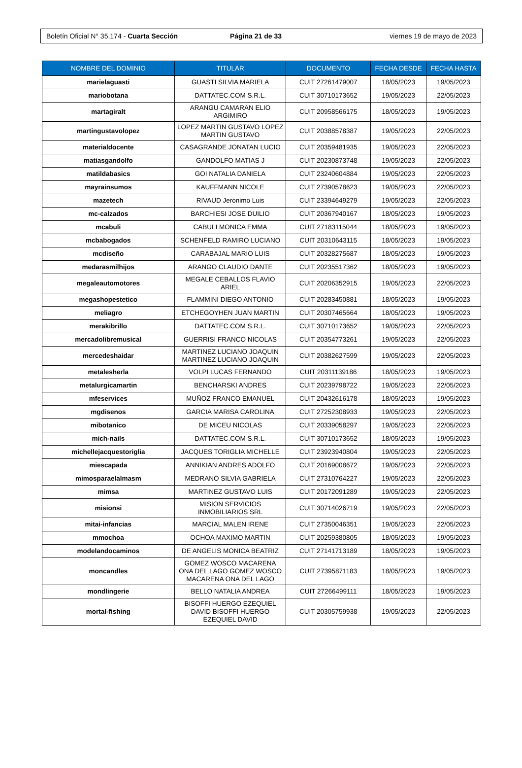Boletín Oficial N° 35.174 - Cuarta Sección Página 21 de 33 viernes 19 de mayo de 2023
| NOMBRE DEL DOMINIO | TITULAR | DOCUMENTO | FECHA DESDE | FECHA HASTA |
| --- | --- | --- | --- | --- |
| marielaguasti | GUASTI SILVIA MARIELA | CUIT 27261479007 | 18/05/2023 | 19/05/2023 |
| mariobotana | DATTATEC.COM S.R.L. | CUIT 30710173652 | 19/05/2023 | 22/05/2023 |
| martagiralt | ARANGU CAMARAN ELIO ARGIMIRO | CUIT 20958566175 | 18/05/2023 | 19/05/2023 |
| martingustavolopez | LOPEZ MARTIN GUSTAVO LOPEZ MARTIN GUSTAVO | CUIT 20388578387 | 19/05/2023 | 22/05/2023 |
| materialdocente | CASAGRANDE JONATAN LUCIO | CUIT 20359481935 | 19/05/2023 | 22/05/2023 |
| matiasgandolfo | GANDOLFO MATIAS J | CUIT 20230873748 | 19/05/2023 | 22/05/2023 |
| matildabasics | GOI NATALIA DANIELA | CUIT 23240604884 | 19/05/2023 | 22/05/2023 |
| mayrainsumos | KAUFFMANN NICOLE | CUIT 27390578623 | 19/05/2023 | 22/05/2023 |
| mazetech | RIVAUD Jeronimo Luis | CUIT 23394649279 | 19/05/2023 | 22/05/2023 |
| mc-calzados | BARCHIESI JOSE DUILIO | CUIT 20367940167 | 18/05/2023 | 19/05/2023 |
| mcabuli | CABULI MONICA EMMA | CUIT 27183115044 | 18/05/2023 | 19/05/2023 |
| mcbabogados | SCHENFELD RAMIRO LUCIANO | CUIT 20310643115 | 18/05/2023 | 19/05/2023 |
| mcdiseño | CARABAJAL MARIO LUIS | CUIT 20328275687 | 18/05/2023 | 19/05/2023 |
| medarasmilhijos | ARANGO CLAUDIO DANTE | CUIT 20235517362 | 18/05/2023 | 19/05/2023 |
| megaleautomotores | MEGALE CEBALLOS FLAVIO ARIEL | CUIT 20206352915 | 19/05/2023 | 22/05/2023 |
| megashopestetico | FLAMMINI DIEGO ANTONIO | CUIT 20283450881 | 18/05/2023 | 19/05/2023 |
| meliagro | ETCHEGOYHEN JUAN MARTIN | CUIT 20307465664 | 18/05/2023 | 19/05/2023 |
| merakibrillo | DATTATEC.COM S.R.L. | CUIT 30710173652 | 19/05/2023 | 22/05/2023 |
| mercadolibremusical | GUERRISI FRANCO NICOLAS | CUIT 20354773261 | 19/05/2023 | 22/05/2023 |
| mercedeshaidar | MARTINEZ LUCIANO JOAQUIN MARTINEZ LUCIANO JOAQUIN | CUIT 20382627599 | 19/05/2023 | 22/05/2023 |
| metalesherla | VOLPI LUCAS FERNANDO | CUIT 20311139186 | 18/05/2023 | 19/05/2023 |
| metalurgicamartin | BENCHARSKI ANDRES | CUIT 20239798722 | 19/05/2023 | 22/05/2023 |
| mfeservices | MUÑOZ FRANCO EMANUEL | CUIT 20432616178 | 18/05/2023 | 19/05/2023 |
| mgdisenos | GARCIA MARISA CAROLINA | CUIT 27252308933 | 19/05/2023 | 22/05/2023 |
| mibotanico | DE MICEU NICOLAS | CUIT 20339058297 | 19/05/2023 | 22/05/2023 |
| mich-nails | DATTATEC.COM S.R.L. | CUIT 30710173652 | 18/05/2023 | 19/05/2023 |
| michellejacquestoriglia | JACQUES TORIGLIA MICHELLE | CUIT 23923940804 | 19/05/2023 | 22/05/2023 |
| miescapada | ANNIKIAN ANDRES ADOLFO | CUIT 20169008672 | 19/05/2023 | 22/05/2023 |
| mimosparaelalmasm | MEDRANO SILVIA GABRIELA | CUIT 27310764227 | 19/05/2023 | 22/05/2023 |
| mimsa | MARTINEZ GUSTAVO LUIS | CUIT 20172091289 | 19/05/2023 | 22/05/2023 |
| misionsi | MISION SERVICIOS INMOBILIARIOS SRL | CUIT 30714026719 | 19/05/2023 | 22/05/2023 |
| mitai-infancias | MARCIAL MALEN IRENE | CUIT 27350046351 | 19/05/2023 | 22/05/2023 |
| mmochoa | OCHOA MAXIMO MARTIN | CUIT 20259380805 | 18/05/2023 | 19/05/2023 |
| modelandocaminos | DE ANGELIS MONICA BEATRIZ | CUIT 27141713189 | 18/05/2023 | 19/05/2023 |
| moncandles | GOMEZ WOSCO MACARENA ONA DEL LAGO GOMEZ WOSCO MACARENA ONA DEL LAGO | CUIT 27395871183 | 18/05/2023 | 19/05/2023 |
| mondlingerie | BELLO NATALIA ANDREA | CUIT 27266499111 | 18/05/2023 | 19/05/2023 |
| mortal-fishing | BISOFFI HUERGO EZEQUIEL DAVID BISOFFI HUERGO EZEQUIEL DAVID | CUIT 20305759938 | 19/05/2023 | 22/05/2023 |